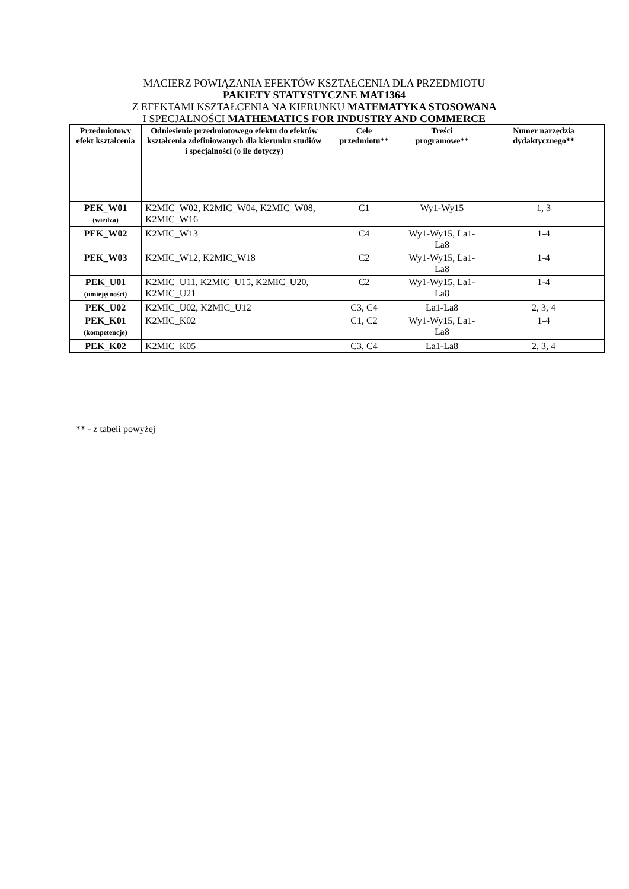MACIERZ POWIĄZANIA EFEKTÓW KSZTAŁCENIA DLA PRZEDMIOTU
PAKIETY STATYSTYCZNE MAT1364
Z EFEKTAMI KSZTAŁCENIA NA KIERUNKU MATEMATYKA STOSOWANA
I SPECJALNOŚCI MATHEMATICS FOR INDUSTRY AND COMMERCE
| Przedmiotowy efekt kształcenia | Odniesienie przedmiotowego efektu do efektów kształcenia zdefiniowanych dla kierunku studiów i specjalności (o ile dotyczy) | Cele przedmiotu** | Treści programowe** | Numer narzędzia dydaktycznego** |
| --- | --- | --- | --- | --- |
| PEK_W01 (wiedza) | K2MIC_W02, K2MIC_W04, K2MIC_W08, K2MIC_W16 | C1 | Wy1-Wy15 | 1, 3 |
| PEK_W02 | K2MIC_W13 | C4 | Wy1-Wy15, La1-La8 | 1-4 |
| PEK_W03 | K2MIC_W12, K2MIC_W18 | C2 | Wy1-Wy15, La1-La8 | 1-4 |
| PEK_U01 (umiejętności) | K2MIC_U11, K2MIC_U15, K2MIC_U20, K2MIC_U21 | C2 | Wy1-Wy15, La1-La8 | 1-4 |
| PEK_U02 | K2MIC_U02, K2MIC_U12 | C3, C4 | La1-La8 | 2, 3, 4 |
| PEK_K01 (kompetencje) | K2MIC_K02 | C1, C2 | Wy1-Wy15, La1-La8 | 1-4 |
| PEK_K02 | K2MIC_K05 | C3, C4 | La1-La8 | 2, 3, 4 |
** - z tabeli powyżej